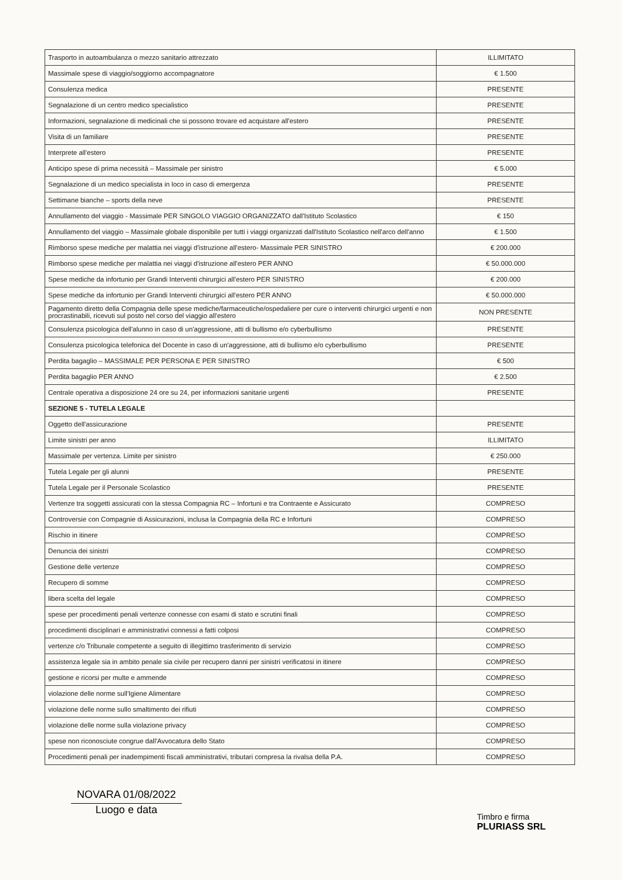| Trasporto in autoambulanza o mezzo sanitario attrezzato | ILLIMITATO |
| Massimale spese di viaggio/soggiorno accompagnatore | € 1.500 |
| Consulenza medica | PRESENTE |
| Segnalazione di un centro medico specialistico | PRESENTE |
| Informazioni, segnalazione di medicinali che si possono trovare ed acquistare all'estero | PRESENTE |
| Visita di un familiare | PRESENTE |
| Interprete all'estero | PRESENTE |
| Anticipo spese di prima necessità – Massimale per sinistro | € 5.000 |
| Segnalazione di un medico specialista in loco in caso di emergenza | PRESENTE |
| Settimane bianche – sports della neve | PRESENTE |
| Annullamento del viaggio - Massimale PER SINGOLO VIAGGIO ORGANIZZATO dall'Istituto Scolastico | € 150 |
| Annullamento del viaggio – Massimale globale disponibile per tutti i viaggi organizzati dall'Istituto Scolastico nell'arco dell'anno | € 1.500 |
| Rimborso spese mediche per malattia nei viaggi d'istruzione all'estero- Massimale PER SINISTRO | € 200.000 |
| Rimborso spese mediche per malattia nei viaggi d'istruzione all'estero PER ANNO | € 50.000.000 |
| Spese mediche da infortunio per Grandi Interventi chirurgici all'estero PER SINISTRO | € 200.000 |
| Spese mediche da infortunio per Grandi Interventi chirurgici all'estero PER ANNO | € 50.000.000 |
| Pagamento diretto della Compagnia delle spese mediche/farmaceutiche/ospedaliere per cure o interventi chirurgici urgenti e non procrastinabili, ricevuti sul posto nel corso del viaggio all'estero | NON PRESENTE |
| Consulenza psicologica dell'alunno in caso di un'aggressione, atti di bullismo e/o cyberbullismo | PRESENTE |
| Consulenza psicologica telefonica del Docente in caso di un'aggressione, atti di bullismo e/o cyberbullismo | PRESENTE |
| Perdita bagaglio – MASSIMALE PER PERSONA E PER SINISTRO | € 500 |
| Perdita bagaglio PER ANNO | € 2.500 |
| Centrale operativa a disposizione 24 ore su 24, per informazioni sanitarie urgenti | PRESENTE |
| SEZIONE 5 - TUTELA LEGALE | |
| Oggetto dell'assicurazione | PRESENTE |
| Limite sinistri per anno | ILLIMITATO |
| Massimale per vertenza. Limite per sinistro | € 250.000 |
| Tutela Legale per gli alunni | PRESENTE |
| Tutela Legale per il Personale Scolastico | PRESENTE |
| Vertenze tra soggetti assicurati con la stessa Compagnia RC – Infortuni e tra Contraente e Assicurato | COMPRESO |
| Controversie con Compagnie di Assicurazioni, inclusa la Compagnia della RC e Infortuni | COMPRESO |
| Rischio in itinere | COMPRESO |
| Denuncia dei sinistri | COMPRESO |
| Gestione delle vertenze | COMPRESO |
| Recupero di somme | COMPRESO |
| libera scelta del legale | COMPRESO |
| spese per procedimenti penali vertenze connesse con esami di stato e scrutini finali | COMPRESO |
| procedimenti disciplinari e amministrativi connessi a fatti colposi | COMPRESO |
| vertenze c/o Tribunale competente a seguito di illegittimo trasferimento di servizio | COMPRESO |
| assistenza legale sia in ambito penale sia civile per recupero danni per sinistri verificatosi in itinere | COMPRESO |
| gestione e ricorsi per multe e ammende | COMPRESO |
| violazione delle norme sull'Igiene Alimentare | COMPRESO |
| violazione delle norme sullo smaltimento dei rifiuti | COMPRESO |
| violazione delle norme sulla violazione privacy | COMPRESO |
| spese non riconosciute congrue dall'Avvocatura dello Stato | COMPRESO |
| Procedimenti penali per inadempimenti fiscali amministrativi, tributari compresa la rivalsa della P.A. | COMPRESO |
NOVARA 01/08/2022
Luogo e data
Timbro e firma
PLURIASS SRL